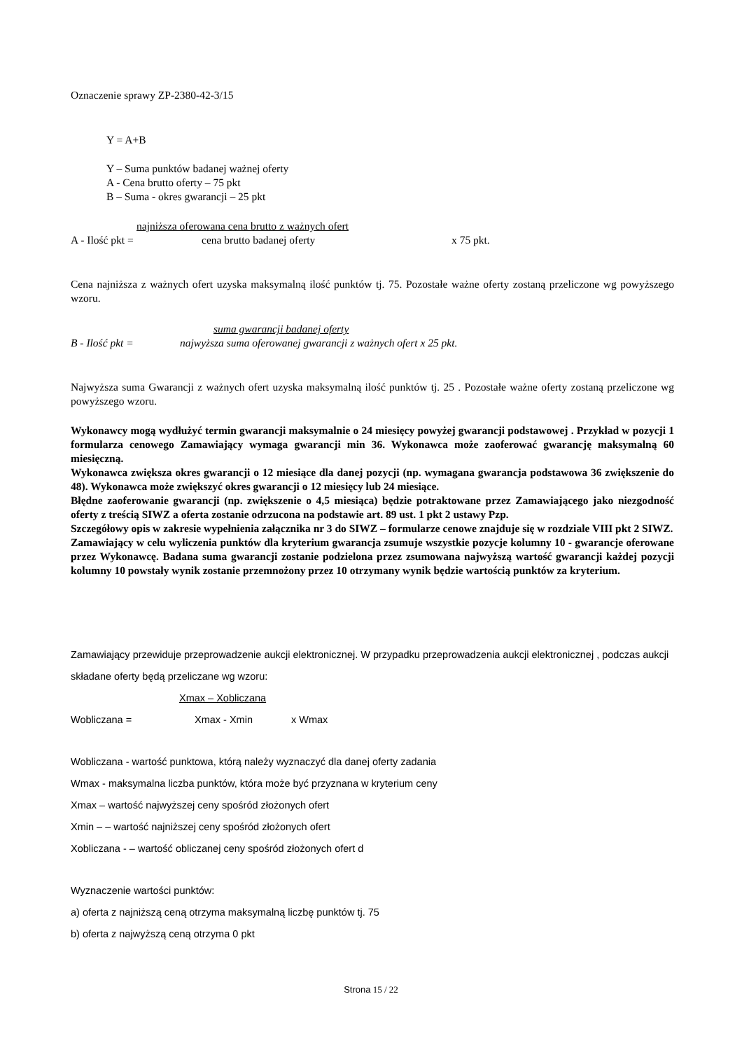Oznaczenie sprawy ZP-2380-42-3/15
Y = A+B
Y – Suma punktów badanej ważnej oferty
A - Cena brutto oferty – 75 pkt
B – Suma - okres gwarancji – 25 pkt
najniższa oferowana cena brutto z ważnych ofert
A - Ilość pkt = cena brutto badanej oferty x 75 pkt.
Cena najniższa z ważnych ofert uzyska maksymalną ilość punktów tj. 75. Pozostałe ważne oferty zostaną przeliczone wg powyższego wzoru.
suma gwarancji badanej oferty
B - Ilość pkt = najwyższa suma oferowanej gwarancji z ważnych ofert x 25 pkt.
Najwyższa suma Gwarancji z ważnych ofert uzyska maksymalną ilość punktów tj. 25 . Pozostałe ważne oferty zostaną przeliczone wg powyższego wzoru.
Wykonawcy mogą wydłużyć termin gwarancji maksymalnie o 24 miesięcy powyżej gwarancji podstawowej . Przykład w pozycji 1 formularza cenowego Zamawiający wymaga gwarancji min 36. Wykonawca może zaoferować gwarancję maksymalną 60 miesięczną.
Wykonawca zwiększa okres gwarancji o 12 miesiące dla danej pozycji (np. wymagana gwarancja podstawowa 36 zwiększenie do 48). Wykonawca może zwiększyć okres gwarancji o 12 miesięcy lub 24 miesiące.
Błędne zaoferowanie gwarancji (np. zwiększenie o 4,5 miesiąca) będzie potraktowane przez Zamawiającego jako niezgodność oferty z treścią SIWZ a oferta zostanie odrzucona na podstawie art. 89 ust. 1 pkt 2 ustawy Pzp.
Szczegółowy opis w zakresie wypełnienia załącznika nr 3 do SIWZ – formularze cenowe znajduje się w rozdziale VIII pkt 2 SIWZ.
Zamawiający w celu wyliczenia punktów dla kryterium gwarancja zsumuje wszystkie pozycje kolumny 10 - gwarancje oferowane przez Wykonawcę. Badana suma gwarancji zostanie podzielona przez zsumowana najwyższą wartość gwarancji każdej pozycji kolumny 10 powstały wynik zostanie przemnożony przez 10 otrzymany wynik będzie wartością punktów za kryterium.
Zamawiający przewiduje przeprowadzenie aukcji elektronicznej. W przypadku przeprowadzenia aukcji elektronicznej , podczas aukcji składane oferty będą przeliczane wg wzoru:
Xmax – Xobliczana
Wobliczana = Xmax - Xmin x Wmax
Wobliczana - wartość punktowa, którą należy wyznaczyć dla danej oferty zadania
Wmax - maksymalna liczba punktów, która może być przyznana w kryterium ceny
Xmax – wartość najwyższej ceny spośród złożonych ofert
Xmin – – wartość najniższej ceny spośród złożonych ofert
Xobliczana - – wartość obliczanej ceny spośród złożonych ofert d
Wyznaczenie wartości punktów:
a) oferta z najniższą ceną otrzyma maksymalną liczbę punktów tj. 75
b) oferta z najwyższą ceną otrzyma 0 pkt
Strona 15 / 22